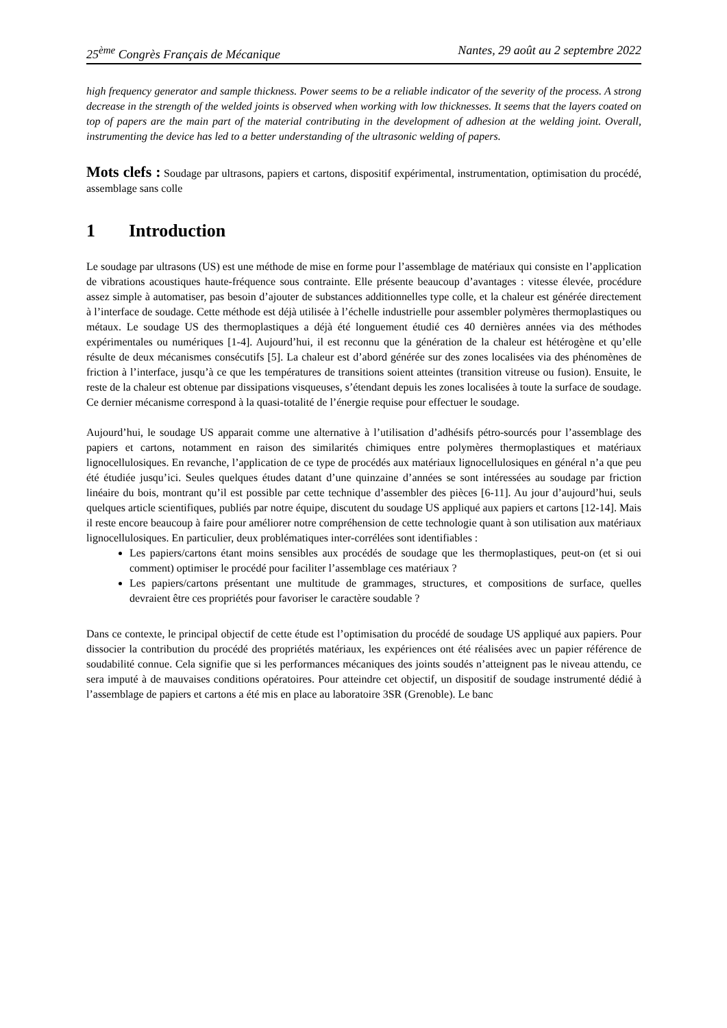25<sup>ème</sup> Congrès Français de Mécanique Nantes, 29 août au 2 septembre 2022
high frequency generator and sample thickness. Power seems to be a reliable indicator of the severity of the process. A strong decrease in the strength of the welded joints is observed when working with low thicknesses. It seems that the layers coated on top of papers are the main part of the material contributing in the development of adhesion at the welding joint. Overall, instrumenting the device has led to a better understanding of the ultrasonic welding of papers.
Mots clefs : Soudage par ultrasons, papiers et cartons, dispositif expérimental, instrumentation, optimisation du procédé, assemblage sans colle
1 Introduction
Le soudage par ultrasons (US) est une méthode de mise en forme pour l’assemblage de matériaux qui consiste en l’application de vibrations acoustiques haute-fréquence sous contrainte. Elle présente beaucoup d’avantages : vitesse élevée, procédure assez simple à automatiser, pas besoin d’ajouter de substances additionnelles type colle, et la chaleur est générée directement à l’interface de soudage. Cette méthode est déjà utilisée à l’échelle industrielle pour assembler polymères thermoplastiques ou métaux. Le soudage US des thermoplastiques a déjà été longuement étudié ces 40 dernières années via des méthodes expérimentales ou numériques [1-4]. Aujourd’hui, il est reconnu que la génération de la chaleur est hétérogène et qu’elle résulte de deux mécanismes consécutifs [5]. La chaleur est d’abord générée sur des zones localisées via des phénomènes de friction à l’interface, jusqu’à ce que les températures de transitions soient atteintes (transition vitreuse ou fusion). Ensuite, le reste de la chaleur est obtenue par dissipations visqueuses, s’étendant depuis les zones localisées à toute la surface de soudage. Ce dernier mécanisme correspond à la quasi-totalité de l’énergie requise pour effectuer le soudage.
Aujourd’hui, le soudage US apparait comme une alternative à l’utilisation d’adhésifs pétro-sourcés pour l’assemblage des papiers et cartons, notamment en raison des similarités chimiques entre polymères thermoplastiques et matériaux lignocellulosiques. En revanche, l’application de ce type de procédés aux matériaux lignocellulosiques en général n’a que peu été étudiée jusqu’ici. Seules quelques études datant d’une quinzaine d’années se sont intéressées au soudage par friction linéaire du bois, montrant qu’il est possible par cette technique d’assembler des pièces [6-11]. Au jour d’aujourd’hui, seuls quelques article scientifiques, publiés par notre équipe, discutent du soudage US appliqué aux papiers et cartons [12-14]. Mais il reste encore beaucoup à faire pour améliorer notre compréhension de cette technologie quant à son utilisation aux matériaux lignocellulosiques. En particulier, deux problématiques inter-corrélées sont identifiables :
Les papiers/cartons étant moins sensibles aux procédés de soudage que les thermoplastiques, peut-on (et si oui comment) optimiser le procédé pour faciliter l’assemblage ces matériaux ?
Les papiers/cartons présentant une multitude de grammages, structures, et compositions de surface, quelles devraient être ces propriétés pour favoriser le caractère soudable ?
Dans ce contexte, le principal objectif de cette étude est l’optimisation du procédé de soudage US appliqué aux papiers. Pour dissocier la contribution du procédé des propriétés matériaux, les expériences ont été réalisées avec un papier référence de soudabilité connue. Cela signifie que si les performances mécaniques des joints soudés n’atteignent pas le niveau attendu, ce sera imputé à de mauvaises conditions opératoires. Pour atteindre cet objectif, un dispositif de soudage instrumenté dédié à l’assemblage de papiers et cartons a été mis en place au laboratoire 3SR (Grenoble). Le banc